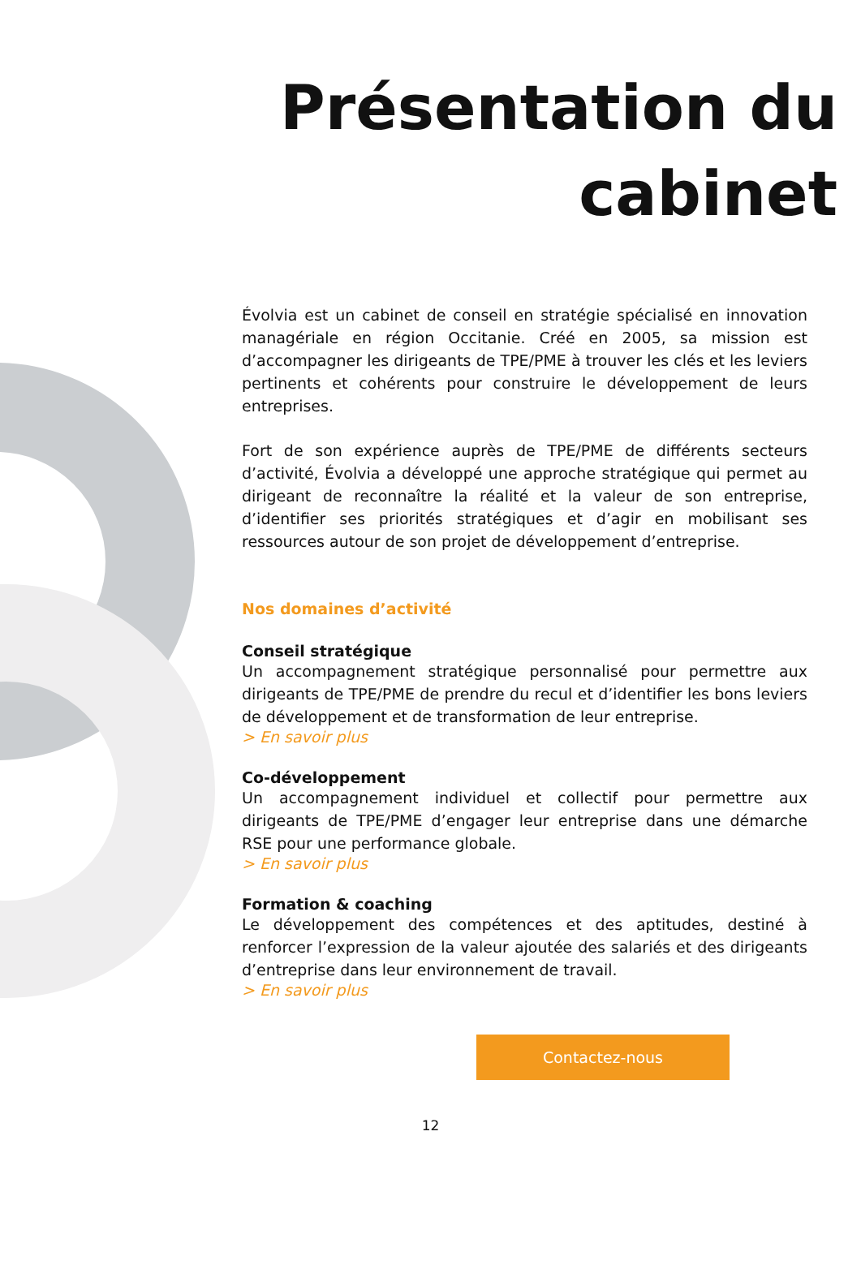Présentation du cabinet
Évolvia est un cabinet de conseil en stratégie spécialisé en innovation managériale en région Occitanie. Créé en 2005, sa mission est d’accompagner les dirigeants de TPE/PME à trouver les clés et les leviers pertinents et cohérents pour construire le développement de leurs entreprises.
Fort de son expérience auprès de TPE/PME de différents secteurs d’activité, Évolvia a développé une approche stratégique qui permet au dirigeant de reconnaître la réalité et la valeur de son entreprise, d’identifier ses priorités stratégiques et d’agir en mobilisant ses ressources autour de son projet de développement d’entreprise.
Nos domaines d’activité
Conseil stratégique
Un accompagnement stratégique personnalisé pour permettre aux dirigeants de TPE/PME de prendre du recul et d’identifier les bons leviers de développement et de transformation de leur entreprise.
> En savoir plus
Co-développement
Un accompagnement individuel et collectif pour permettre aux dirigeants de TPE/PME d’engager leur entreprise dans une démarche RSE pour une performance globale.
> En savoir plus
Formation & coaching
Le développement des compétences et des aptitudes, destiné à renforcer l’expression de la valeur ajoutée des salariés et des dirigeants d’entreprise dans leur environnement de travail.
> En savoir plus
Contactez-nous
12